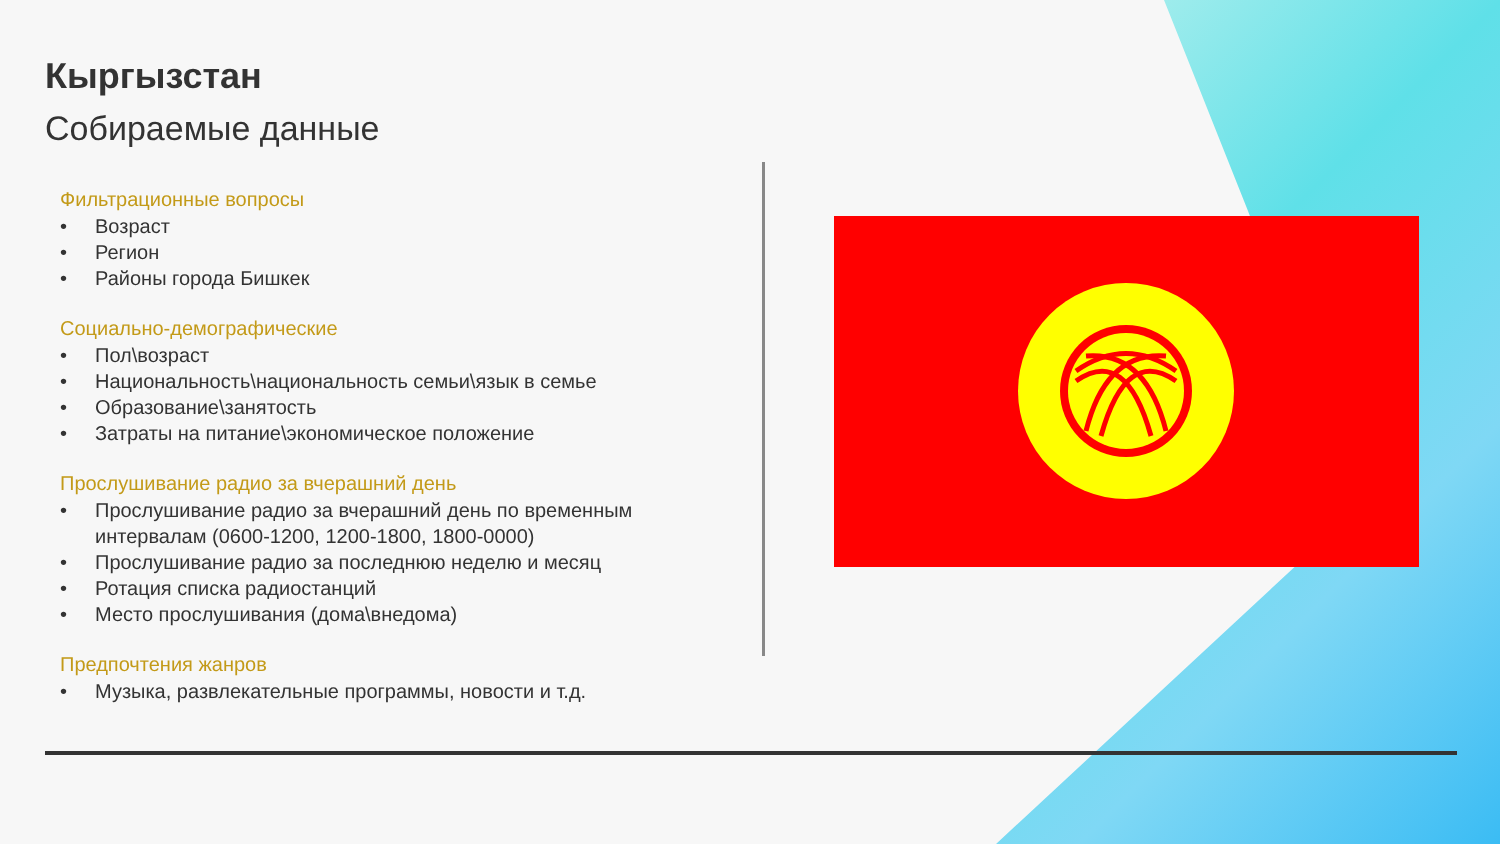Кыргызстан
Собираемые данные
Фильтрационные вопросы
• Возраст
• Регион
• Районы города Бишкек
Социально-демографические
• Пол\возраст
• Национальность\национальность семьи\язык в семье
• Образование\занятость
• Затраты на питание\экономическое положение
Прослушивание радио за вчерашний день
• Прослушивание радио за вчерашний день по временным интервалам (0600-1200, 1200-1800, 1800-0000)
• Прослушивание радио за последнюю неделю и месяц
• Ротация списка радиостанций
• Место прослушивания (дома\внедома)
Предпочтения жанров
• Музыка, развлекательные программы, новости и т.д.